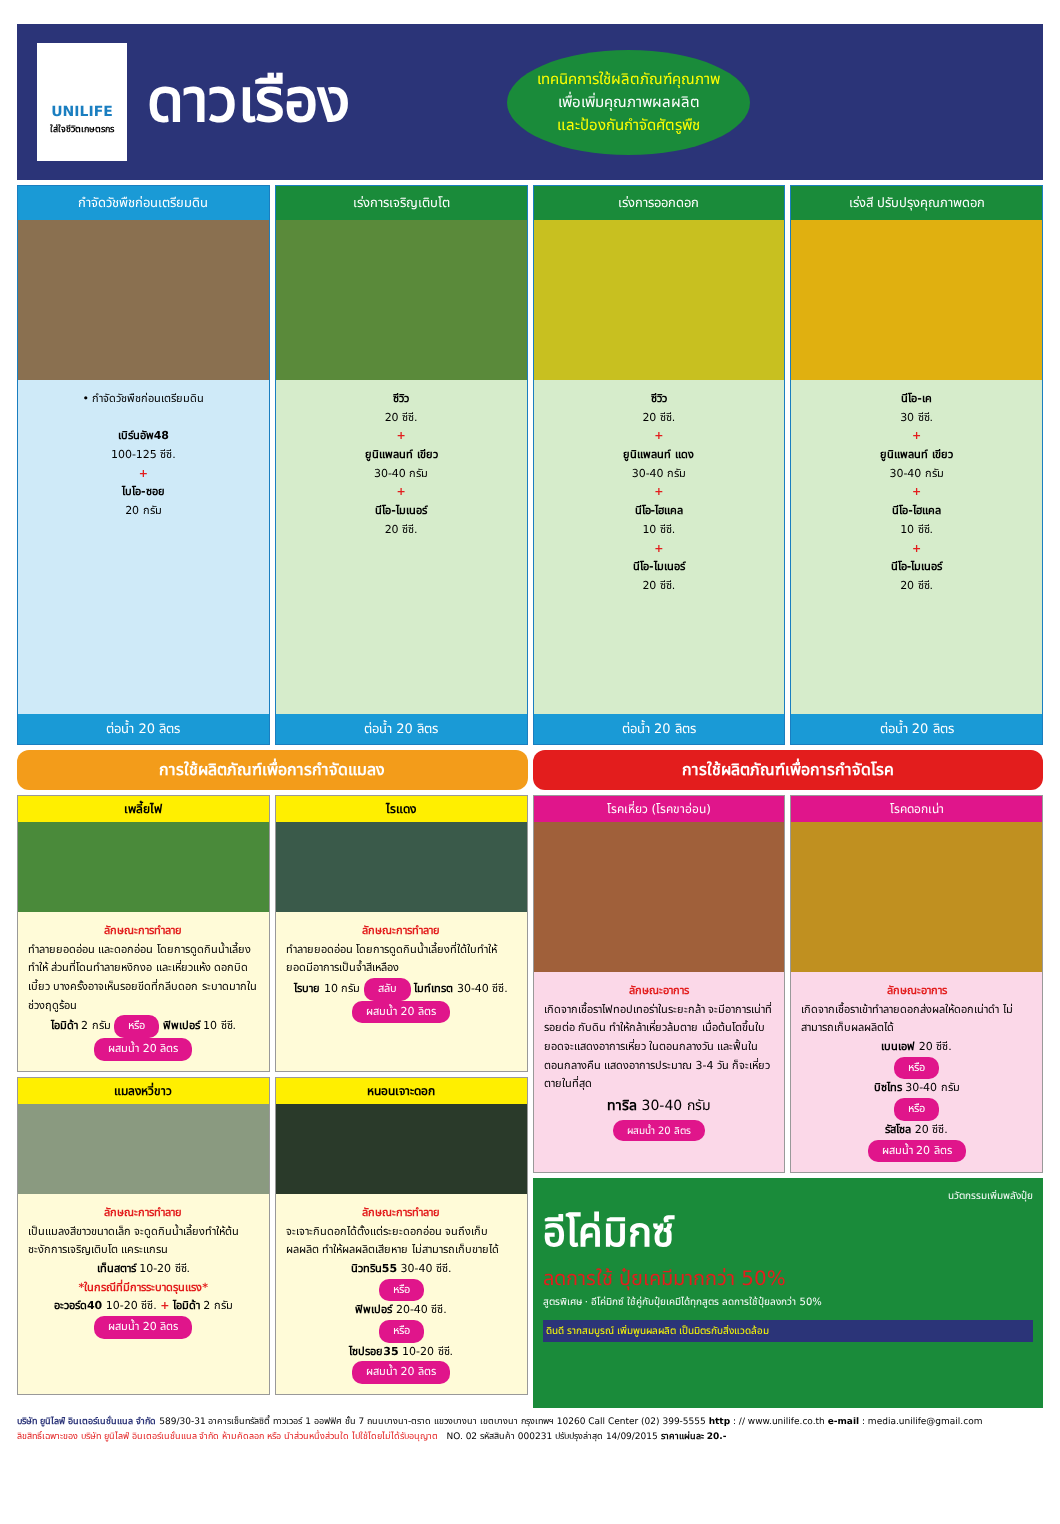UNILIFE
ใส่ใจชีวิตเกษตรกร
ดาวเรือง
เทคนิคการใช้ผลิตภัณฑ์คุณภาพ
เพื่อเพิ่มคุณภาพผลผลิต
และป้องกันกำจัดศัตรูพืช
กำจัดวัชพืชก่อนเตรียมดิน
• กำจัดวัชพืชก่อนเตรียมดิน
เบิร์นอัพ48
100-125 ซีซี.
+
ไบโอ-ซอย
20 กรัม
ต่อน้ำ 20 ลิตร
เร่งการเจริญเติบโต
ซีวิว
20 ซีซี.
+
ยูนิแพลนท์ เขียว
30-40 กรัม
+
นีโอ-ไมเนอร์
20 ซีซี.
ต่อน้ำ 20 ลิตร
เร่งการออกดอก
ซีวิว
20 ซีซี.
+
ยูนิแพลนท์ แดง
30-40 กรัม
+
นีโอ-ไฮแคล
10 ซีซี.
+
นีโอ-ไมเนอร์
20 ซีซี.
ต่อน้ำ 20 ลิตร
เร่งสี ปรับปรุงคุณภาพดอก
นีโอ-เค
30 ซีซี.
+
ยูนิแพลนท์ เขียว
30-40 กรัม
+
นีโอ-ไฮแคล
10 ซีซี.
+
นีโอ-ไมเนอร์
20 ซีซี.
ต่อน้ำ 20 ลิตร
การใช้ผลิตภัณฑ์เพื่อการกำจัดแมลง
การใช้ผลิตภัณฑ์เพื่อการกำจัดโรค
เพลี้ยไฟ
ลักษณะการทำลาย
ทำลายยอดอ่อน และดอกอ่อน โดยการดูดกินน้ำเลี้ยง ทำให้ ส่วนที่โดนทำลายหงิกงอ และเหี่ยวแห้ง ดอกบิดเบี้ยว บางครั้งอาจเห็นรอยขีดที่กลีบดอก ระบาดมากในช่วงฤดูร้อน
ไอมิด้า 2 กรัม หรือ ฟิพเปอร์ 10 ซีซี.
ผสมน้ำ 20 ลิตร
ไรแดง
ลักษณะการทำลาย
ทำลายยอดอ่อน โดยการดูดกินน้ำเลี้ยงที่ใต้ใบทำให้ยอดมีอาการเป็นจ้ำสีเหลือง
ไรบาย 10 กรัม สลับ ไมท์เทรต 30-40 ซีซี.
ผสมน้ำ 20 ลิตร
แมลงหวี่ขาว
ลักษณะการทำลาย
เป็นแมลงสีขาวขนาดเล็ก จะดูดกินน้ำเลี้ยงทำให้ต้นชะงักการเจริญเติบโต แคระแกรน
เท็นสตาร์ 10-20 ซีซี.
*ในกรณีที่มีการระบาดรุนแรง*
อะวอร์ด40 10-20 ซีซี. + ไอมิด้า 2 กรัม
ผสมน้ำ 20 ลิตร
หนอนเจาะดอก
ลักษณะการทำลาย
จะเจาะกินดอกได้ตั้งแต่ระยะดอกอ่อน จนถึงเก็บผลผลิต ทำให้ผลผลิตเสียหาย ไม่สามารถเก็บขายได้
นิวทริน55 30-40 ซีซี.
หรือ
ฟิพเปอร์ 20-40 ซีซี.
หรือ
ไซปรอย35 10-20 ซีซี.
ผสมน้ำ 20 ลิตร
โรคเหี่ยว (โรคขาอ่อน)
ลักษณะอาการ
เกิดจากเชื้อราไฟทอปเทอร่าในระยะกล้า จะมีอาการเน่าที่รอยต่อ กับดิน ทำให้กล้าเหี่ยวล้มตาย เมื่อต้นโตขึ้นใบยอดจะแสดงอาการเหี่ยว ในตอนกลางวัน และฟื้นในตอนกลางคืน แสดงอาการประมาณ 3-4 วัน ก็จะเหี่ยวตายในที่สุด
ทาริล 30-40 กรัม
ผสมน้ำ 20 ลิตร
โรคดอกเน่า
ลักษณะอาการ
เกิดจากเชื้อราเข้าทำลายดอกส่งผลให้ดอกเน่าดำ ไม่สามารถเก็บผลผลิตได้
เบนเอฟ 20 ซีซี.
หรือ
บิซไทร 30-40 กรัม
หรือ
รัสโซล 20 ซีซี.
ผสมน้ำ 20 ลิตร
นวัตกรรมเพิ่มพลังปุ๋ย
อีโค่มิกซ์
ลดการใช้ ปุ๋ยเคมีมากกว่า 50%
สูตรพิเศษ · อีโค่มิกซ์ ใช้คู่กับปุ๋ยเคมีได้ทุกสูตร ลดการใช้ปุ๋ยลงกว่า 50%
ดินดี รากสมบูรณ์ เพิ่มพูนผลผลิต เป็นมิตรกับสิ่งแวดล้อม
บริษัท ยูนิไลฟ์ อินเตอร์เนชั่นแนล จำกัด 589/30-31 อาคารเซ็นทรัลซิตี้ ทาวเวอร์ 1 ออฟฟิศ ชั้น 7 ถนนบางนา-ตราด แขวงบางนา เขตบางนา กรุงเทพฯ 10260 Call Center (02) 399-5555 http : // www.unilife.co.th e-mail : media.unilife@gmail.com
ลิขสิทธิ์เฉพาะของ บริษัท ยูนิไลฟ์ อินเตอร์เนชั่นแนล จำกัด ห้ามคัดลอก หรือ นำส่วนหนึ่งส่วนใด ไปใช้โดยไม่ได้รับอนุญาต NO. 02 รหัสสินค้า 000231 ปรับปรุงล่าสุด 14/09/2015 ราคาแผ่นละ 20.-